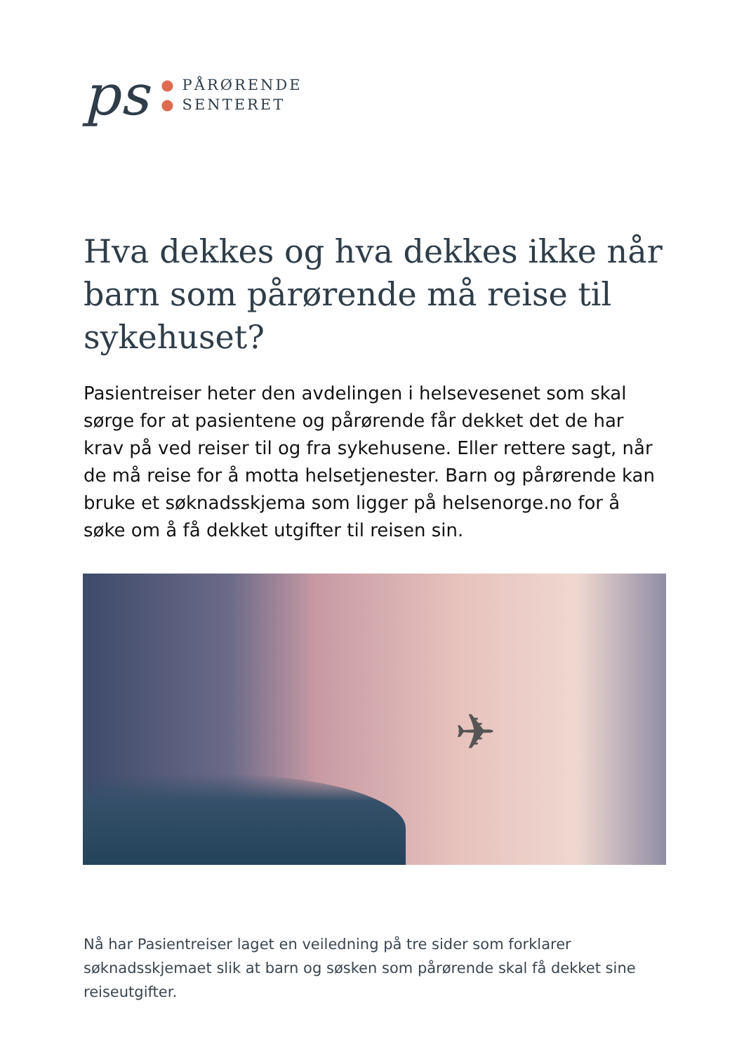ps
● PÅRØRENDE
● SENTERET
Hva dekkes og hva dekkes ikke når barn som pårørende må reise til sykehuset?
Pasientreiser heter den avdelingen i helsevesenet som skal sørge for at pasientene og pårørende får dekket det de har krav på ved reiser til og fra sykehusene. Eller rettere sagt, når de må reise for å motta helsetjenester. Barn og pårørende kan bruke et søknadsskjema som ligger på helsenorge.no for å søke om å få dekket utgifter til reisen sin.
✈
Nå har Pasientreiser laget en veiledning på tre sider som forklarer søknadsskjemaet slik at barn og søsken som pårørende skal få dekket sine reiseutgifter.